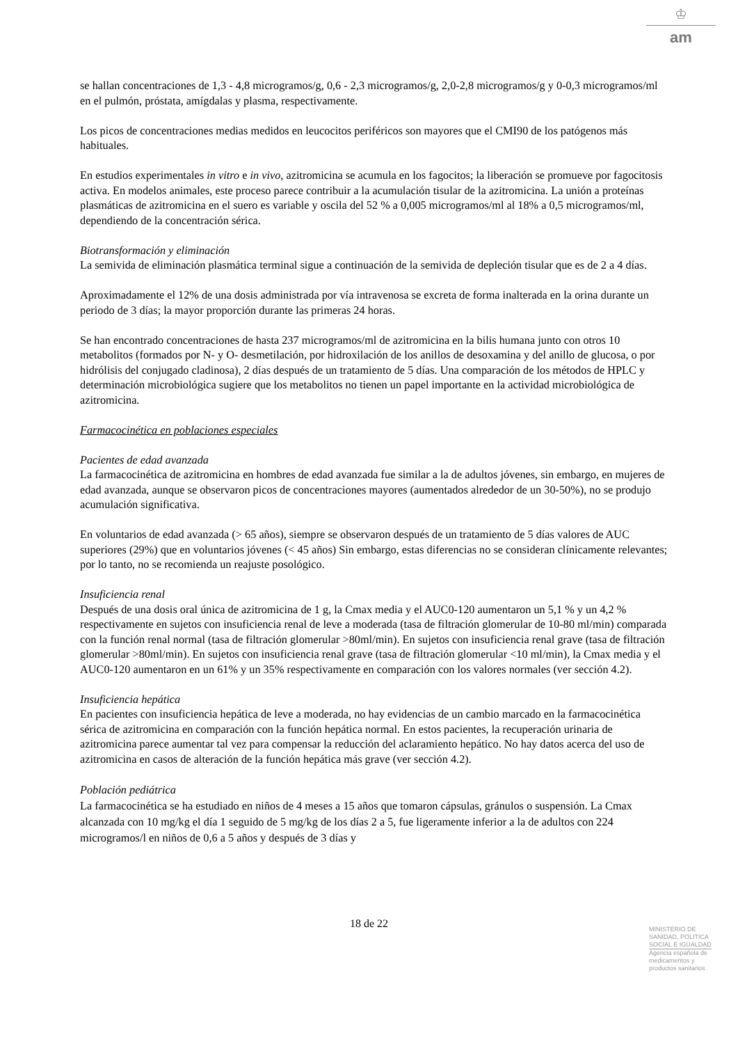♔
am
se hallan concentraciones de 1,3 - 4,8 microgramos/g, 0,6 - 2,3 microgramos/g, 2,0-2,8 microgramos/g y 0-0,3 microgramos/ml en el pulmón, próstata, amígdalas y plasma, respectivamente.
Los picos de concentraciones medias medidos en leucocitos periféricos son mayores que el CMI90 de los patógenos más habituales.
En estudios experimentales in vitro e in vivo, azitromicina se acumula en los fagocitos; la liberación se promueve por fagocitosis activa. En modelos animales, este proceso parece contribuir a la acumulación tisular de la azitromicina. La unión a proteínas plasmáticas de azitromicina en el suero es variable y oscila del 52 % a 0,005 microgramos/ml al 18% a 0,5 microgramos/ml, dependiendo de la concentración sérica.
Biotransformación y eliminación
La semivida de eliminación plasmática terminal sigue a continuación de la semivida de depleción tisular que es de 2 a 4 días.
Aproximadamente el 12% de una dosis administrada por vía intravenosa se excreta de forma inalterada en la orina durante un periodo de 3 días; la mayor proporción durante las primeras 24 horas.
Se han encontrado concentraciones de hasta 237 microgramos/ml de azitromicina en la bilis humana junto con otros 10 metabolitos (formados por N- y O- desmetilación, por hidroxilación de los anillos de desoxamina y del anillo de glucosa, o por hidrólisis del conjugado cladinosa), 2 días después de un tratamiento de 5 días. Una comparación de los métodos de HPLC y determinación microbiológica sugiere que los metabolitos no tienen un papel importante en la actividad microbiológica de azitromicina.
Farmacocinética en poblaciones especiales
Pacientes de edad avanzada
La farmacocinética de azitromicina en hombres de edad avanzada fue similar a la de adultos jóvenes, sin embargo, en mujeres de edad avanzada, aunque se observaron picos de concentraciones mayores (aumentados alrededor de un 30-50%), no se produjo acumulación significativa.
En voluntarios de edad avanzada (> 65 años), siempre se observaron después de un tratamiento de 5 días valores de AUC superiores (29%) que en voluntarios jóvenes (< 45 años) Sin embargo, estas diferencias no se consideran clínicamente relevantes; por lo tanto, no se recomienda un reajuste posológico.
Insuficiencia renal
Después de una dosis oral única de azitromicina de 1 g, la Cmax media y el AUC0-120 aumentaron un 5,1 % y un 4,2 % respectivamente en sujetos con insuficiencia renal de leve a moderada (tasa de filtración glomerular de 10-80 ml/min) comparada con la función renal normal (tasa de filtración glomerular >80ml/min). En sujetos con insuficiencia renal grave (tasa de filtración glomerular >80ml/min). En sujetos con insuficiencia renal grave (tasa de filtración glomerular <10 ml/min), la Cmax media y el AUC0-120 aumentaron en un 61% y un 35% respectivamente en comparación con los valores normales (ver sección 4.2).
Insuficiencia hepática
En pacientes con insuficiencia hepática de leve a moderada, no hay evidencias de un cambio marcado en la farmacocinética sérica de azitromicina en comparación con la función hepática normal. En estos pacientes, la recuperación urinaria de azitromicina parece aumentar tal vez para compensar la reducción del aclaramiento hepático. No hay datos acerca del uso de azitromicina en casos de alteración de la función hepática más grave (ver sección 4.2).
Población pediátrica
La farmacocinética se ha estudiado en niños de 4 meses a 15 años que tomaron cápsulas, gránulos o suspensión. La Cmax alcanzada con 10 mg/kg el día 1 seguido de 5 mg/kg de los días 2 a 5, fue ligeramente inferior a la de adultos con 224 microgramos/l en niños de 0,6 a 5 años y después de 3 días y
18 de 22
MINISTERIO DE
SANIDAD, POLITICA
SOCIAL E IGUALDAD
Agencia española de
medicamentos y
productos sanitarios